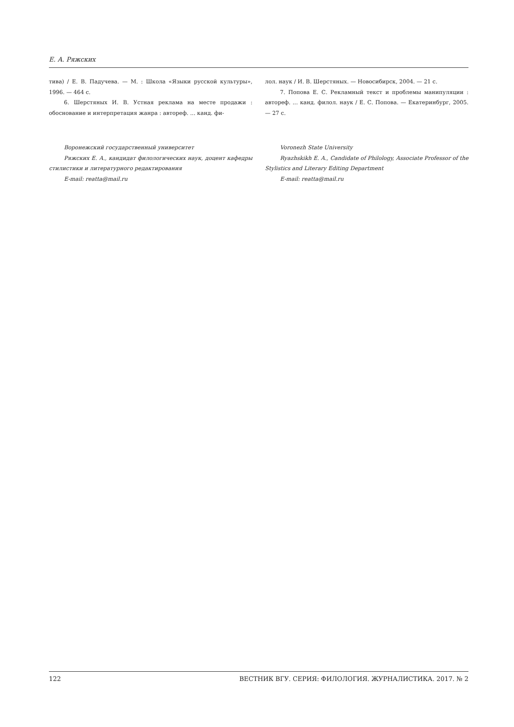Е. А. Ряжских
тива) / Е. В. Падучева. — М. : Школа «Языки русской культуры», 1996. — 464 с.
6. Шерстяных И. В. Устная реклама на месте продажи : обоснование и интерпретация жанра : автореф. ... канд. фи-
Воронежский государственный университет
Ряжских Е. А., кандидат филологических наук, доцент кафедры стилистики и литературного редактирования
E-mail: reatta@mail.ru
лол. наук / И. В. Шерстяных. — Новосибирск, 2004. — 21 с.
7. Попова Е. С. Рекламный текст и проблемы манипуляции : автореф. ... канд. филол. наук / Е. С. Попова. — Екатеринбург, 2005. — 27 с.
Voronezh State University
Ryazhskikh E. A., Candidate of Philology, Associate Professor of the Stylistics and Literary Editing Department
E-mail: reatta@mail.ru
122 ВЕСТНИК ВГУ. СЕРИЯ: ФИЛОЛОГИЯ. ЖУРНАЛИСТИКА. 2017. № 2